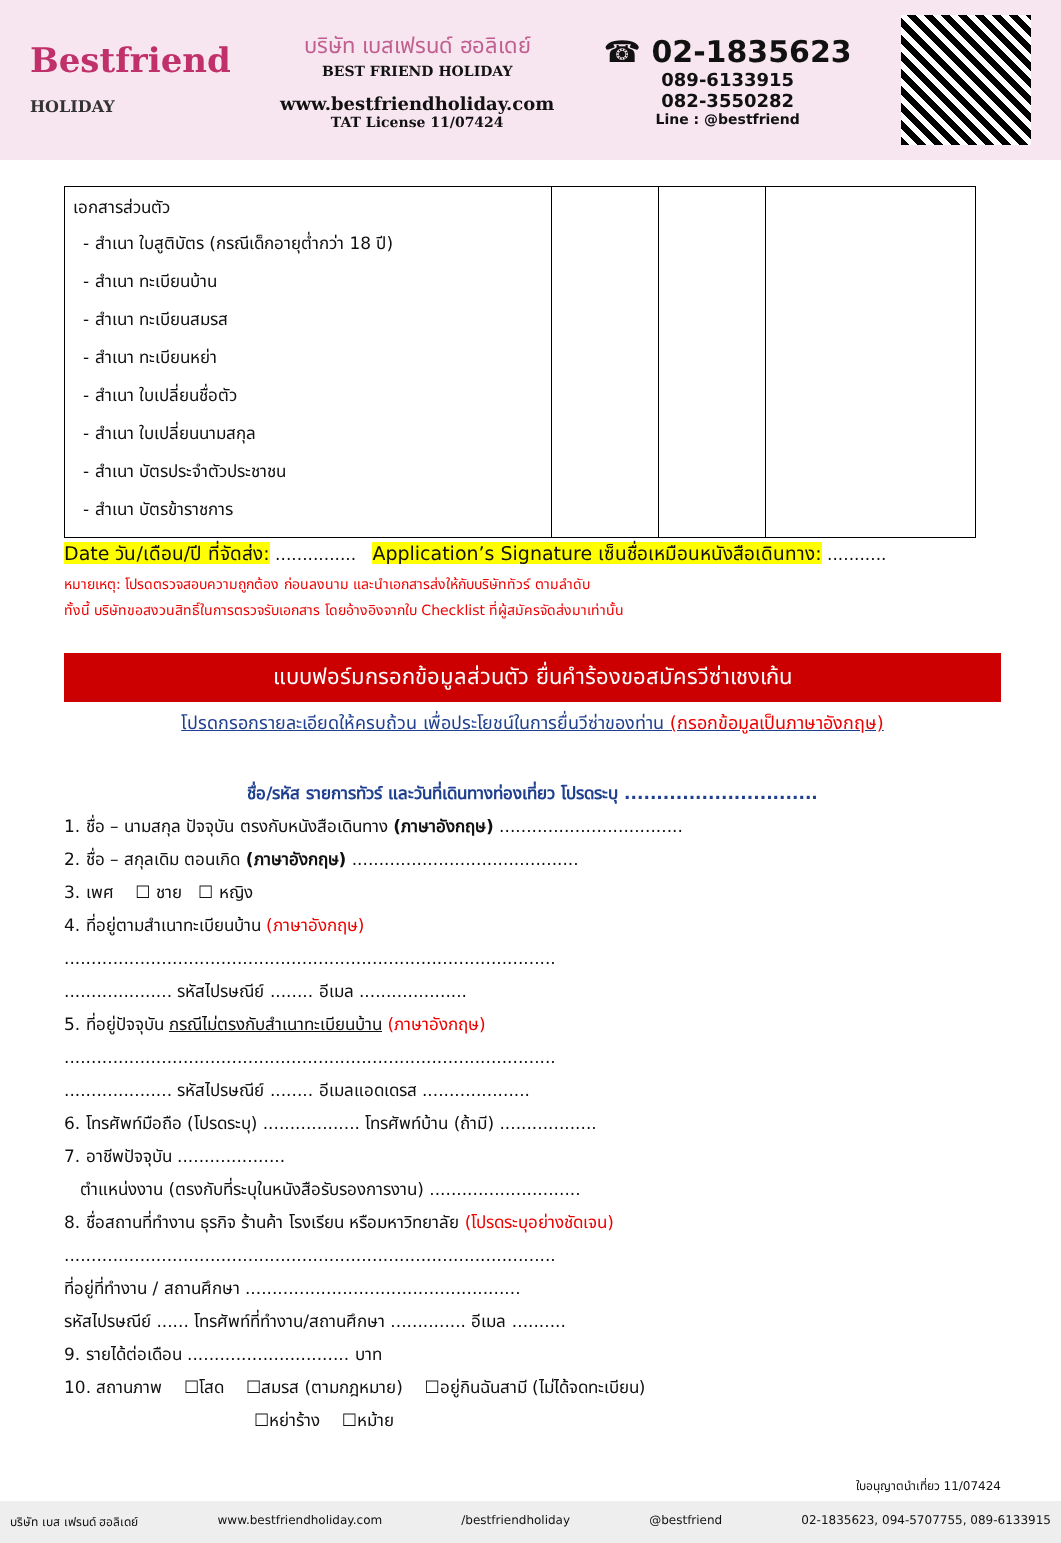Bestfriend
HOLIDAY
บริษัท เบสเฟรนด์ ฮอลิเดย์
BEST FRIEND HOLIDAY
www.bestfriendholiday.com
TAT License 11/07424
☎ 02-1835623
089-6133915
082-3550282
Line : @bestfriend
| เอกสารส่วนตัว - สำเนา ใบสูติบัตร (กรณีเด็กอายุต่ำกว่า 18 ปี) - สำเนา ทะเบียนบ้าน - สำเนา ทะเบียนสมรส - สำเนา ทะเบียนหย่า - สำเนา ใบเปลี่ยนชื่อตัว - สำเนา ใบเปลี่ยนนามสกุล - สำเนา บัตรประจำตัวประชาชน - สำเนา บัตรข้าราชการ | | | |
Date วัน/เดือน/ปี ที่จัดส่ง: ............... Application’s Signature เซ็นชื่อเหมือนหนังสือเดินทาง: ...........
หมายเหตุ: โปรดตรวจสอบความถูกต้อง ก่อนลงนาม และนำเอกสารส่งให้กับบริษัททัวร์ ตามลำดับ
ทั้งนี้ บริษัทขอสงวนสิทธิ์ในการตรวจรับเอกสาร โดยอ้างอิงจากใบ Checklist ที่ผู้สมัครจัดส่งมาเท่านั้น
แบบฟอร์มกรอกข้อมูลส่วนตัว ยื่นคำร้องขอสมัครวีซ่าเชงเก้น
โปรดกรอกรายละเอียดให้ครบถ้วน เพื่อประโยชน์ในการยื่นวีซ่าของท่าน (กรอกข้อมูลเป็นภาษาอังกฤษ)
ชื่อ/รหัส รายการทัวร์ และวันที่เดินทางท่องเที่ยว โปรดระบุ ..............................
1. ชื่อ – นามสกุล ปัจจุบัน ตรงกับหนังสือเดินทาง (ภาษาอังกฤษ) ..................................
2. ชื่อ – สกุลเดิม ตอนเกิด (ภาษาอังกฤษ) ..........................................
3. เพศ ☐ ชาย ☐ หญิง
4. ที่อยู่ตามสำเนาทะเบียนบ้าน (ภาษาอังกฤษ)
...........................................................................................
.................... รหัสไปรษณีย์ ........ อีเมล ....................
5. ที่อยู่ปัจจุบัน กรณีไม่ตรงกับสำเนาทะเบียนบ้าน (ภาษาอังกฤษ)
...........................................................................................
.................... รหัสไปรษณีย์ ........ อีเมลแอดเดรส ....................
6. โทรศัพท์มือถือ (โปรดระบุ) .................. โทรศัพท์บ้าน (ถ้ามี) ..................
7. อาชีพปัจจุบัน ....................
ตำแหน่งงาน (ตรงกับที่ระบุในหนังสือรับรองการงาน) ............................
8. ชื่อสถานที่ทำงาน ธุรกิจ ร้านค้า โรงเรียน หรือมหาวิทยาลัย (โปรดระบุอย่างชัดเจน)
...........................................................................................
ที่อยู่ที่ทำงาน / สถานศึกษา ...................................................
รหัสไปรษณีย์ ...... โทรศัพท์ที่ทำงาน/สถานศึกษา .............. อีเมล ..........
9. รายได้ต่อเดือน .............................. บาท
10. สถานภาพ ☐โสด ☐สมรส (ตามกฎหมาย) ☐อยู่กินฉันสามี (ไม่ได้จดทะเบียน)
☐หย่าร้าง ☐หม้าย
ใบอนุญาตนำเที่ยว 11/07424
บริษัท เบส เฟรนด์ ฮอลิเดย์ www.bestfriendholiday.com /bestfriendholiday @bestfriend 02-1835623, 094-5707755, 089-6133915